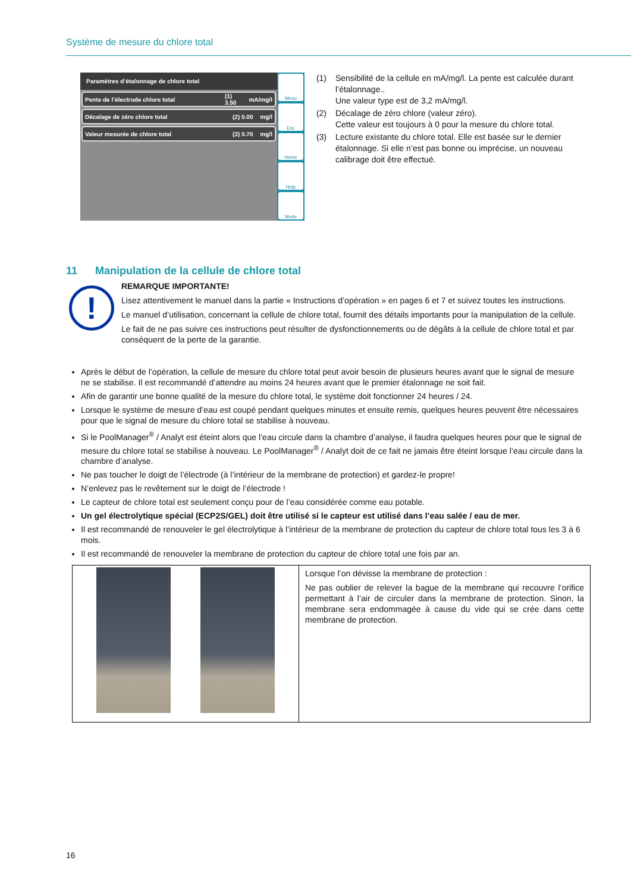Système de mesure du chlore total
Paramètres d’étalonnage de chlore total
Pente de l’électrode chlore total (1) 3.50 mA/mg/l
Décalage de zéro chlore total (2) 0.00 mg/l
Valeur mesurée de chlore total (3) 0.70 mg/l
Menu
Esc
Home
Help
Mode
(1) Sensibilité de la cellule en mA/mg/l. La pente est calculée durant l’étalonnage..
Une valeur type est de 3,2 mA/mg/l.
(2) Décalage de zéro chlore (valeur zéro).
Cette valeur est toujours à 0 pour la mesure du chlore total.
(3) Lecture existante du chlore total. Elle est basée sur le dernier étalonnage. Si elle n’est pas bonne ou imprécise, un nouveau calibrage doit être effectué.
11 Manipulation de la cellule de chlore total
!
REMARQUE IMPORTANTE!
Lisez attentivement le manuel dans la partie « Instructions d’opération » en pages 6 et 7 et suivez toutes les instructions.
Le manuel d’utilisation, concernant la cellule de chlore total, fournit des détails importants pour la manipulation de la cellule.
Le fait de ne pas suivre ces instructions peut résulter de dysfonctionnements ou de dégâts à la cellule de chlore total et par conséquent de la perte de la garantie.
Après le début de l’opération, la cellule de mesure du chlore total peut avoir besoin de plusieurs heures avant que le signal de mesure ne se stabilise. Il est recommandé d’attendre au moins 24 heures avant que le premier étalonnage ne soit fait.
Afin de garantir une bonne qualité de la mesure du chlore total, le système doit fonctionner 24 heures / 24.
Lorsque le système de mesure d’eau est coupé pendant quelques minutes et ensuite remis, quelques heures peuvent être nécessaires pour que le signal de mesure du chlore total se stabilise à nouveau.
Si le PoolManager<sup>®</sup> / Analyt est éteint alors que l’eau circule dans la chambre d’analyse, il faudra quelques heures pour que le signal de mesure du chlore total se stabilise à nouveau. Le PoolManager<sup>®</sup> / Analyt doit de ce fait ne jamais être éteint lorsque l’eau circule dans la chambre d’analyse.
Ne pas toucher le doigt de l’électrode (à l’intérieur de la membrane de protection) et gardez-le propre!
N’enlevez pas le revêtement sur le doigt de l’électrode !
Le capteur de chlore total est seulement conçu pour de l’eau considérée comme eau potable.
Un gel électrolytique spécial (ECP2S/GEL) doit être utilisé si le capteur est utilisé dans l’eau salée / eau de mer.
Il est recommandé de renouveler le gel électrolytique à l’intérieur de la membrane de protection du capteur de chlore total tous les 3 à 6 mois.
Il est recommandé de renouveler la membrane de protection du capteur de chlore total une fois par an.
| | Lorsque l’on dévisse la membrane de protection : Ne pas oublier de relever la bague de la membrane qui recouvre l’orifice permettant à l’air de circuler dans la membrane de protection. Sinon, la membrane sera endommagée à cause du vide qui se crée dans cette membrane de protection. |
16